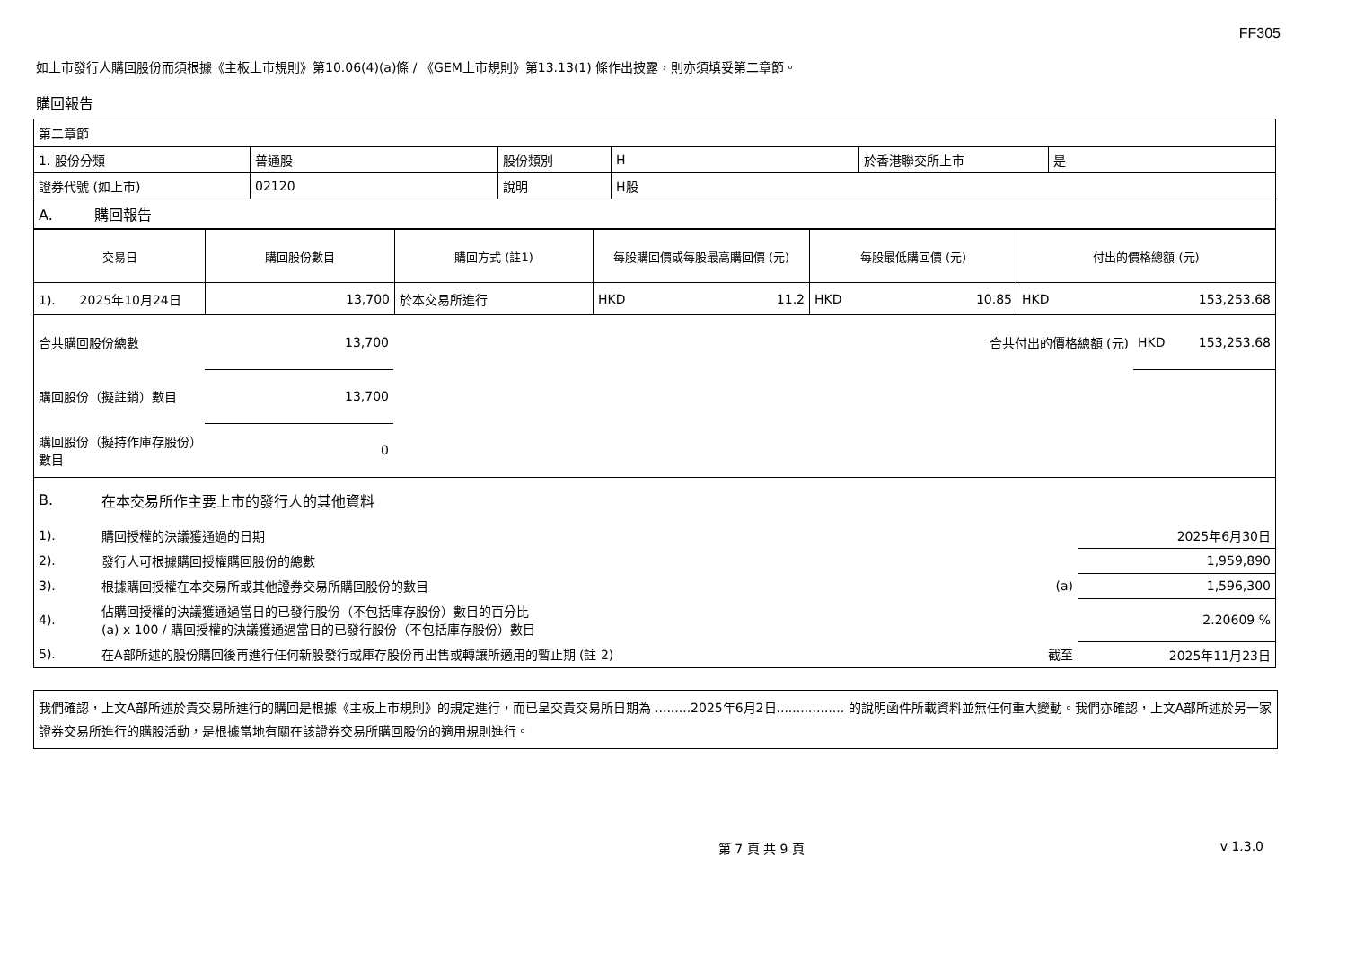FF305
如上市發行人購回股份而須根據《主板上市規則》第10.06(4)(a)條 / 《GEM上市規則》第13.13(1) 條作出披露，則亦須填妥第二章節。
購回報告
| 第二章節 | | | | | |
| 1. 股份分類 | 普通股 | 股份類別 | H | 於香港聯交所上市 | 是 |
| 證券代號 (如上市) | 02120 | 說明 | H股 | | |
| A. 購回報告 | | | | | |
| 交易日 | 購回股份數目 | 購回方式 (註1) | 每股購回價或每股最高購回價 (元) | 每股最低購回價 (元) | 付出的價格總額 (元) |
| --- | --- | --- | --- | --- | --- |
| 1). 2025年10月24日 | 13,700 | 於本交易所進行 | HKD 11.2 | HKD 10.85 | HKD 153,253.68 |
| 合共購回股份總數 | 13,700 | 合共付出的價格總額 (元) | HKD 153,253.68 |
| 購回股份（擬註銷）數目 | 13,700 | | |
| 購回股份（擬持作庫存股份）數目 | 0 | | |
| B. | 在本交易所作主要上市的發行人的其他資料 | | |
| 1). | 購回授權的決議獲通過的日期 | | 2025年6月30日 |
| 2). | 發行人可根據購回授權購回股份的總數 | | 1,959,890 |
| 3). | 根據購回授權在本交易所或其他證券交易所購回股份的數目 | (a) | 1,596,300 |
| 4). | 佔購回授權的決議獲通過當日的已發行股份（不包括庫存股份）數目的百分比 (a) x 100 / 購回授權的決議獲通過當日的已發行股份（不包括庫存股份）數目 | | 2.20609 % |
| 5). | 在A部所述的股份購回後再進行任何新股發行或庫存股份再出售或轉讓所適用的暫止期 (註 2) | 截至 | 2025年11月23日 |
我們確認，上文A部所述於貴交易所進行的購回是根據《主板上市規則》的規定進行，而已呈交貴交易所日期為 .........2025年6月2日................. 的說明函件所載資料並無任何重大變動。我們亦確認，上文A部所述於另一家證券交易所進行的購股活動，是根據當地有關在該證券交易所購回股份的適用規則進行。
第 7 頁 共 9 頁 v 1.3.0